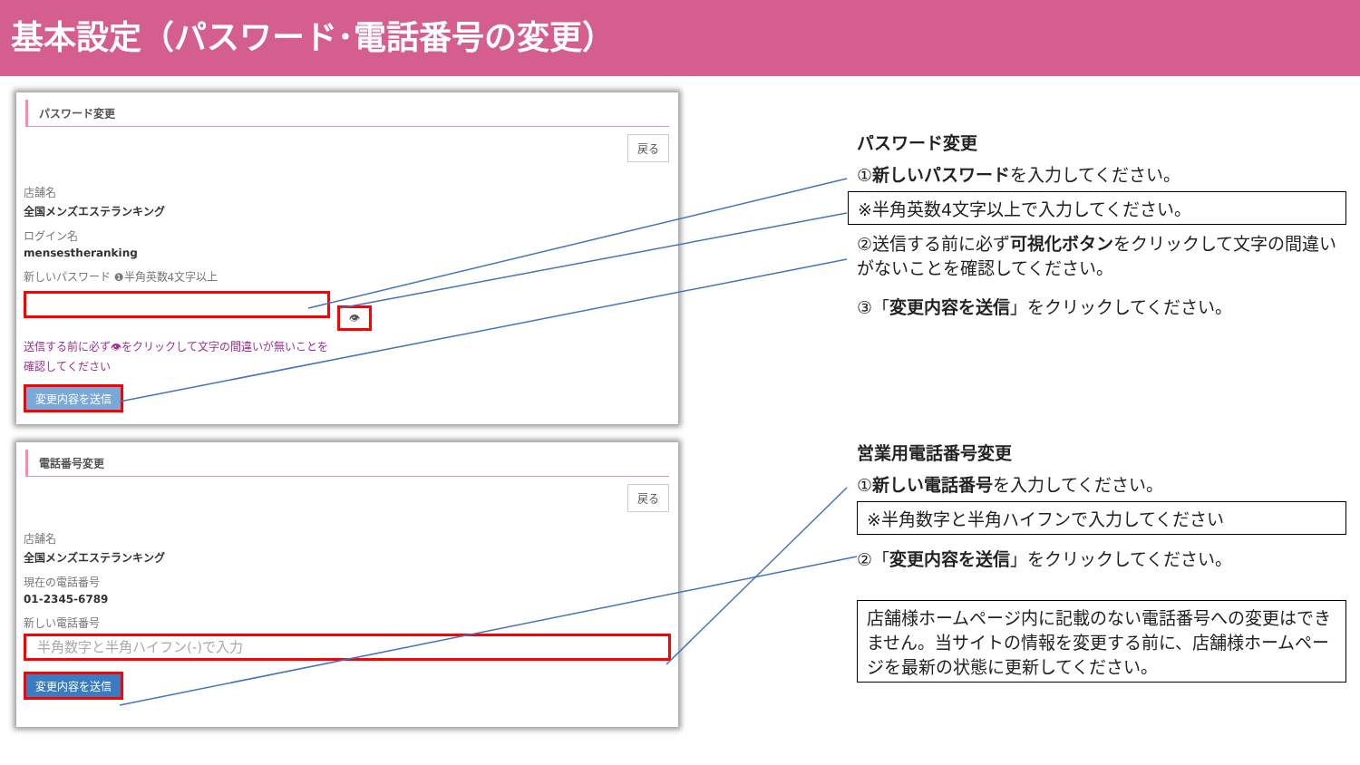基本設定（パスワード･電話番号の変更）
パスワード変更
戻る
店舗名
全国メンズエステランキング
ログイン名
mensestheranking
新しいパスワード ❶半角英数4文字以上
👁
送信する前に必ず👁をクリックして文字の間違いが無いことを確認してください
変更内容を送信
電話番号変更
戻る
店舗名
全国メンズエステランキング
現在の電話番号
01-2345-6789
新しい電話番号
半角数字と半角ハイフン(-)で入力
変更内容を送信
パスワード変更
①新しいパスワードを入力してください。
※半角英数4文字以上で入力してください。
②送信する前に必ず可視化ボタンをクリックして文字の間違いがないことを確認してください。
③「変更内容を送信」をクリックしてください。
営業用電話番号変更
①新しい電話番号を入力してください。
※半角数字と半角ハイフンで入力してください
②「変更内容を送信」をクリックしてください。
店舗様ホームページ内に記載のない電話番号への変更はできません。当サイトの情報を変更する前に、店舗様ホームページを最新の状態に更新してください。